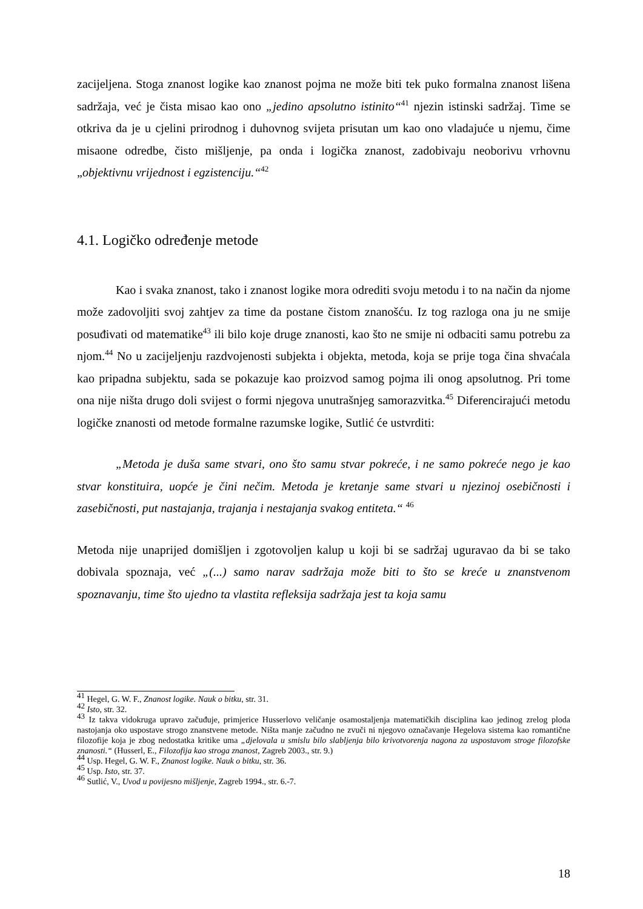zacijeljena. Stoga znanost logike kao znanost pojma ne može biti tek puko formalna znanost lišena sadržaja, već je čista misao kao ono „jedino apsolutno istinito“<sup>41</sup> njezin istinski sadržaj. Time se otkriva da je u cjelini prirodnog i duhovnog svijeta prisutan um kao ono vladajuće u njemu, čime misaone odredbe, čisto mišljenje, pa onda i logička znanost, zadobivaju neoborivu vrhovnu „objektivnu vrijednost i egzistenciju.“<sup>42</sup>
4.1. Logičko određenje metode
Kao i svaka znanost, tako i znanost logike mora odrediti svoju metodu i to na način da njome može zadovoljiti svoj zahtjev za time da postane čistom znanošću. Iz tog razloga ona ju ne smije posuđivati od matematike<sup>43</sup> ili bilo koje druge znanosti, kao što ne smije ni odbaciti samu potrebu za njom.<sup>44</sup> No u zacijeljenju razdvojenosti subjekta i objekta, metoda, koja se prije toga čina shvaćala kao pripadna subjektu, sada se pokazuje kao proizvod samog pojma ili onog apsolutnog. Pri tome ona nije ništa drugo doli svijest o formi njegova unutrašnjeg samorazvitka.<sup>45</sup> Diferencirajući metodu logičke znanosti od metode formalne razumske logike, Sutlić će ustvrditi:
„Metoda je duša same stvari, ono što samu stvar pokreće, i ne samo pokreće nego je kao stvar konstituira, uopće je čini nečim. Metoda je kretanje same stvari u njezinoj osebičnosti i zasebičnosti, put nastajanja, trajanja i nestajanja svakog entiteta.“ <sup>46</sup>
Metoda nije unaprijed domišljen i zgotovoljen kalup u koji bi se sadržaj uguravao da bi se tako dobivala spoznaja, već „(...) samo narav sadržaja može biti to što se kreće u znanstvenom spoznavanju, time što ujedno ta vlastita refleksija sadržaja jest ta koja samu
<sup>41</sup> Hegel, G. W. F., Znanost logike. Nauk o bitku, str. 31.
<sup>42</sup> Isto, str. 32.
<sup>43</sup> Iz takva vidokruga upravo začuđuje, primjerice Husserlovo veličanje osamostaljenja matematičkih disciplina kao jedinog zrelog ploda nastojanja oko uspostave strogo znanstvene metode. Ništa manje začudno ne zvuči ni njegovo označavanje Hegelova sistema kao romantične filozofije koja je zbog nedostatka kritike uma „djelovala u smislu bilo slabljenja bilo krivotvorenja nagona za uspostavom stroge filozofske znanosti.“ (Husserl, E., Filozofija kao stroga znanost, Zagreb 2003., str. 9.)
<sup>44</sup> Usp. Hegel, G. W. F., Znanost logike. Nauk o bitku, str. 36.
<sup>45</sup> Usp. Isto, str. 37.
<sup>46</sup> Sutlić, V., Uvod u povijesno mišljenje, Zagreb 1994., str. 6.-7.
18